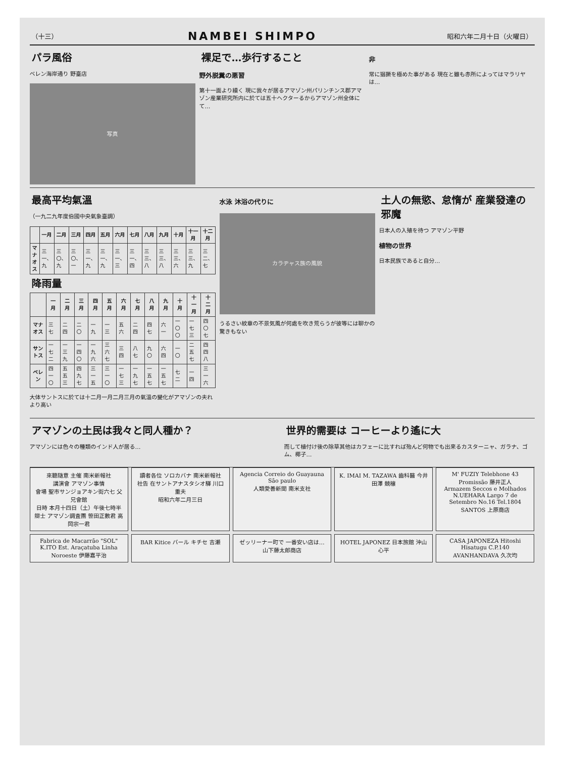（十三）
NAMBEI SHIMPO
昭和六年二月十日（火曜日）
パラ風俗
ベレン海岸通り 野臺店
写真
裸足で…歩行すること
野外脱糞の悪習
第十一面より續く 現に我々が居るアマゾン州パリンチンス郡アマゾン産業研究所内に於ては五十ヘクターるからアマゾン州全体にて…
非
常に猖獗を極めた事がある 現在と雖も赤所によってはマラリヤは…
最高平均氣溫
（一九二九年度伯國中央氣象臺調）
| | 一月 | 二月 | 三月 | 四月 | 五月 | 六月 | 七月 | 八月 | 九月 | 十月 | 十一月 | 十二月 |
| --- | --- | --- | --- | --- | --- | --- | --- | --- | --- | --- | --- | --- |
| マナオス | 三一、九 | 三〇、九 | 三〇、一 | 三一、九 | 三一、九 | 三一、三 | 三一、四 | 三三、八 | 三三、八 | 三三、六 | 三三、九 | 三二、七 |
降雨量
| | 一月 | 二月 | 三月 | 四月 | 五月 | 六月 | 七月 | 八月 | 九月 | 十月 | 十一月 | 十二月 |
| --- | --- | --- | --- | --- | --- | --- | --- | --- | --- | --- | --- | --- |
| マナオス | 三七 | 二四 | 二〇 | 一九 | 一三 | 五六 | 二四 | 四七 | 六一 | 一〇〇 | 一七三 | 四〇七 |
| サントス | 一七二 | 一三九 | 一四〇 | 一九六 | 三六七 | 三四 | 八七 | 九〇 | 六四 | 一〇 | 二五七 | 四四八 |
| ベレン | 四一〇 | 五五三 | 四九七 | 三一五 | 三一〇 | 一七三 | 一九七 | 一五七 | 一五七 | 七二 | 一四 | 三一六 |
大体サントスに於ては十二月一月二月三月の氣溫の變化がアマゾンの夫れより高い
水泳 沐浴の代りに
カラヂャス族の風貌
うるさい紋章の不景気風が何處を吹き荒らうが彼等には聊かの驚きもない
土人の無慾、怠惰が 産業發達の邪魔
日本人の入殖を待つ アマゾン平野
植物の世界
日本民族であると自分…
アマゾンの土民は我々と同人種か？
アマゾンには色々の種類のインド人が居る…
世界的需要は コーヒーより遙に大
而して植付け後の除草其他はカフェーに比すれば殆んど何物でも出来るカスターニャ、ガラナ、ゴム、椰子…
來聽隨意 主催 南米新報社
講演會 アマゾン事情
會場 聖市サンジョアキン街六七 父兄會館
日時 本月十四日（土）午後七時半
辯士 アマゾン調査團 笹田正數君 高岡宗一君
讀者各位 ソロカバナ 南米新報社
社告 在サントアナスタシオ驛 川口重夫
昭和六年二月三日
Agencia Correio do Guayauna São paulo
人類愛善新聞 南米支社
K. IMAI M. TAZAWA 齒科醫 今井 田澤 競穰
M' FUZIY Telebhone 43 Promissão 藤井正人
Armazem Seccos e Molhados N.UEHARA Largo 7 de Setembro No.16 Tel.1804 SANTOS 上原商店
Fabrica de Macarrão "SOL" K.ITO Est. Araçatuba Linha Noroeste 伊藤嘉平治
BAR Kitice バール キチセ 吉瀬
ゼッリーナー町で 一番安い店は… 山下藤太郎商店
HOTEL JAPONEZ 日本旅館 沖山心平
CASA JAPONEZA Hitoshi Hisatugu C.P.140 AVANHANDAVA 久次均